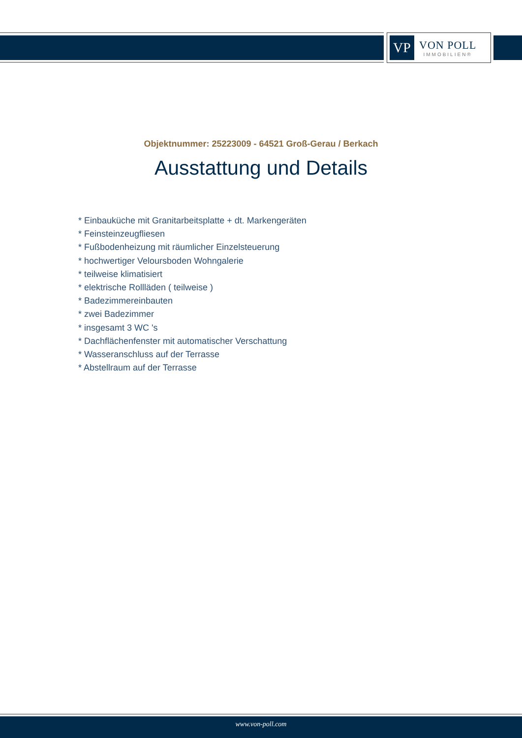VP
VON POLL
IMMOBILIEN®
Objektnummer: 25223009 - 64521 Groß-Gerau / Berkach
Ausstattung und Details
* Einbauküche mit Granitarbeitsplatte + dt. Markengeräten
* Feinsteinzeugfliesen
* Fußbodenheizung mit räumlicher Einzelsteuerung
* hochwertiger Veloursboden Wohngalerie
* teilweise klimatisiert
* elektrische Rollläden ( teilweise )
* Badezimmereinbauten
* zwei Badezimmer
* insgesamt 3 WC 's
* Dachflächenfenster mit automatischer Verschattung
* Wasseranschluss auf der Terrasse
* Abstellraum auf der Terrasse
www.von-poll.com